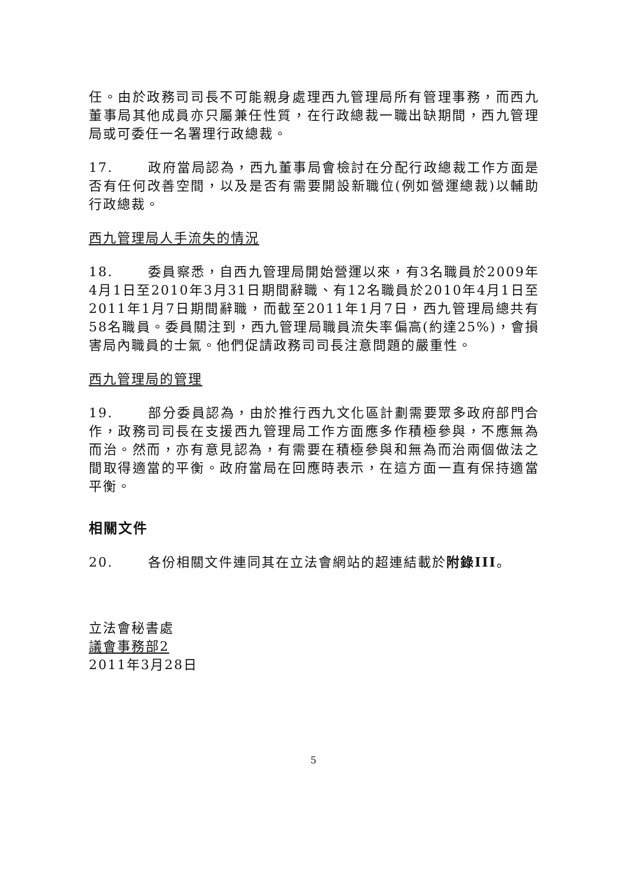任。由於政務司司長不可能親身處理西九管理局所有管理事務，而西九董事局其他成員亦只屬兼任性質，在行政總裁一職出缺期間，西九管理局或可委任一名署理行政總裁。
17. 政府當局認為，西九董事局會檢討在分配行政總裁工作方面是否有任何改善空間，以及是否有需要開設新職位(例如營運總裁)以輔助行政總裁。
西九管理局人手流失的情況
18. 委員察悉，自西九管理局開始營運以來，有3名職員於2009年4月1日至2010年3月31日期間辭職、有12名職員於2010年4月1日至2011年1月7日期間辭職，而截至2011年1月7日，西九管理局總共有58名職員。委員關注到，西九管理局職員流失率偏高(約達25%)，會損害局內職員的士氣。他們促請政務司司長注意問題的嚴重性。
西九管理局的管理
19. 部分委員認為，由於推行西九文化區計劃需要眾多政府部門合作，政務司司長在支援西九管理局工作方面應多作積極參與，不應無為而治。然而，亦有意見認為，有需要在積極參與和無為而治兩個做法之間取得適當的平衡。政府當局在回應時表示，在這方面一直有保持適當平衡。
相關文件
20. 各份相關文件連同其在立法會網站的超連結載於附錄III。
立法會秘書處
議會事務部2
2011年3月28日
5